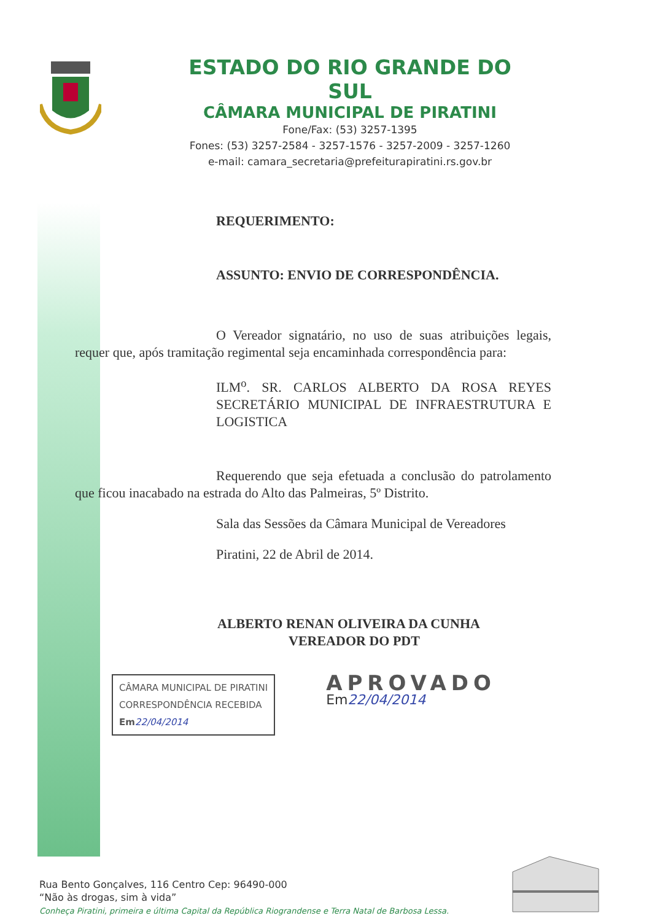ESTADO DO RIO GRANDE DO SUL
CÂMARA MUNICIPAL DE PIRATINI
Fone/Fax: (53) 3257-1395
Fones: (53) 3257-2584 - 3257-1576 - 3257-2009 - 3257-1260
e-mail: camara_secretaria@prefeiturapiratini.rs.gov.br
REQUERIMENTO:
ASSUNTO: ENVIO DE CORRESPONDÊNCIA.
O Vereador signatário, no uso de suas atribuições legais, requer que, após tramitação regimental seja encaminhada correspondência para:
ILM<sup>o</sup>. SR. CARLOS ALBERTO DA ROSA REYES SECRETÁRIO MUNICIPAL DE INFRAESTRUTURA E LOGISTICA
Requerendo que seja efetuada a conclusão do patrolamento que ficou inacabado na estrada do Alto das Palmeiras, 5º Distrito.
Sala das Sessões da Câmara Municipal de Vereadores
Piratini, 22 de Abril de 2014.
ALBERTO RENAN OLIVEIRA DA CUNHA
VEREADOR DO PDT
CÂMARA MUNICIPAL DE PIRATINI
CORRESPONDÊNCIA RECEBIDA
Em 22/04/2014
APROVADO
Em22/04/2014
Rua Bento Gonçalves, 116 Centro Cep: 96490-000
“Não às drogas, sim à vida”
Conheça Piratini, primeira e última Capital da República Riograndense e Terra Natal de Barbosa Lessa.